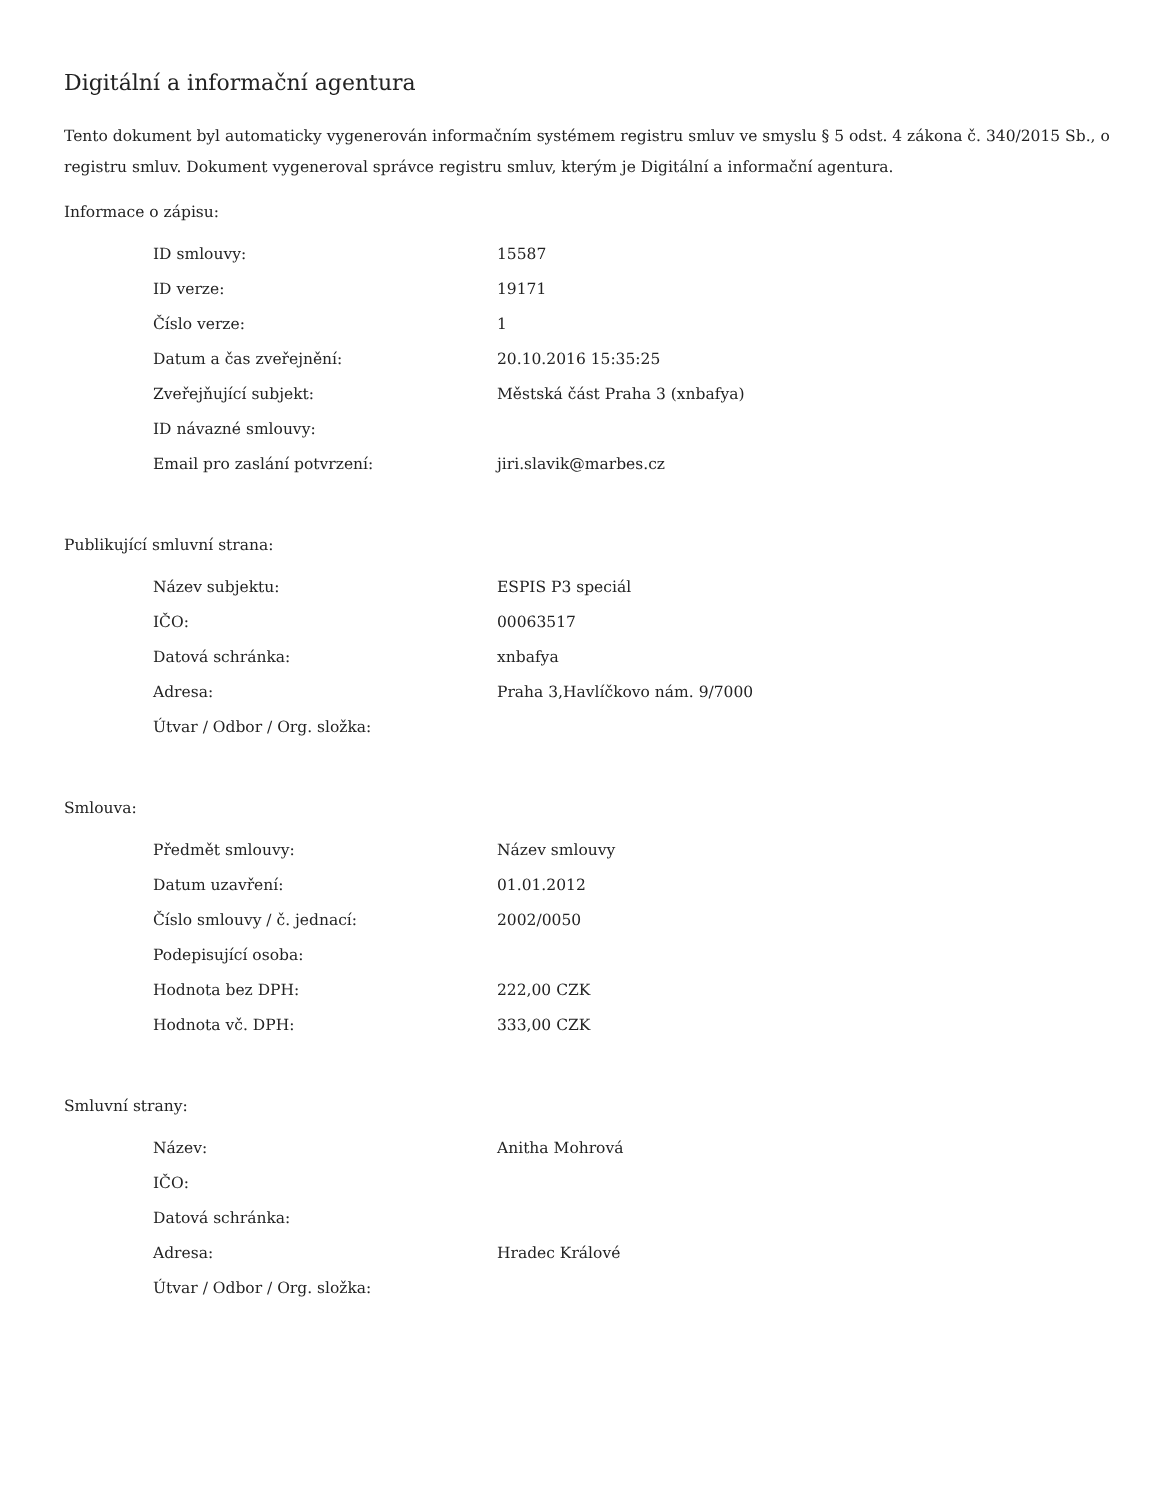Digitální a informační agentura
Tento dokument byl automaticky vygenerován informačním systémem registru smluv ve smyslu § 5 odst. 4 zákona č. 340/2015 Sb., o registru smluv. Dokument vygeneroval správce registru smluv, kterým je Digitální a informační agentura.
Informace o zápisu:
| ID smlouvy: | 15587 |
| ID verze: | 19171 |
| Číslo verze: | 1 |
| Datum a čas zveřejnění: | 20.10.2016 15:35:25 |
| Zveřejňující subjekt: | Městská část Praha 3 (xnbafya) |
| ID návazné smlouvy: | |
| Email pro zaslání potvrzení: | jiri.slavik@marbes.cz |
Publikující smluvní strana:
| Název subjektu: | ESPIS P3 speciál |
| IČO: | 00063517 |
| Datová schránka: | xnbafya |
| Adresa: | Praha 3,Havlíčkovo nám. 9/7000 |
| Útvar / Odbor / Org. složka: | |
Smlouva:
| Předmět smlouvy: | Název smlouvy |
| Datum uzavření: | 01.01.2012 |
| Číslo smlouvy / č. jednací: | 2002/0050 |
| Podepisující osoba: | |
| Hodnota bez DPH: | 222,00 CZK |
| Hodnota vč. DPH: | 333,00 CZK |
Smluvní strany:
| Název: | Anitha Mohrová |
| IČO: | |
| Datová schránka: | |
| Adresa: | Hradec Králové |
| Útvar / Odbor / Org. složka: | |